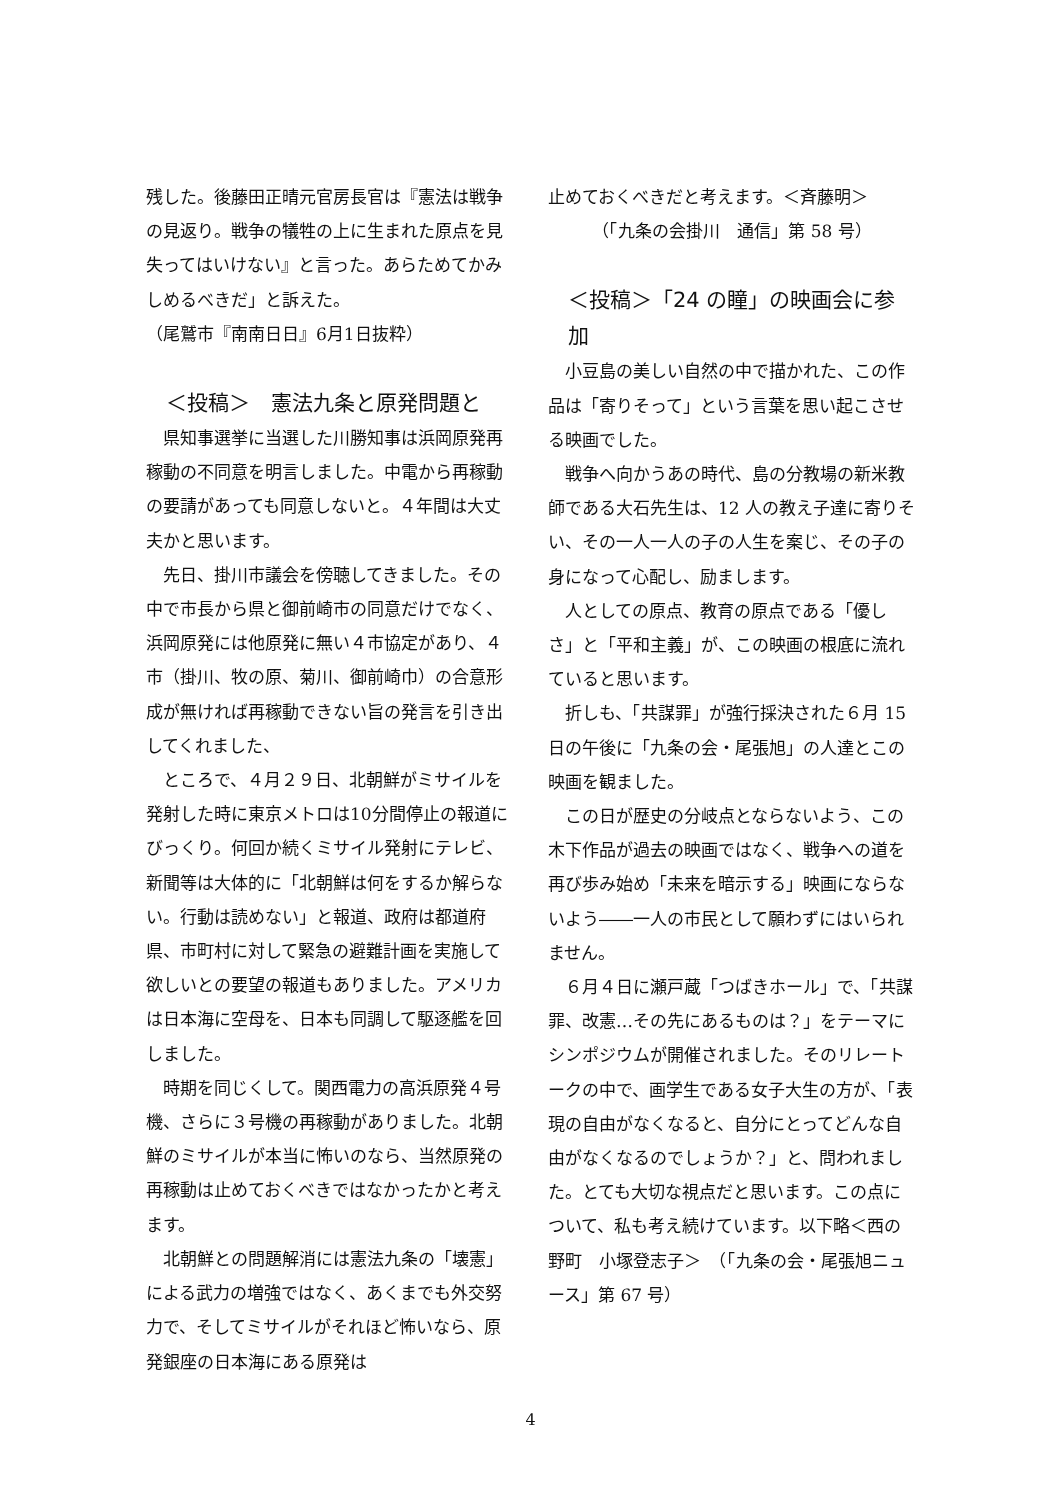残した。後藤田正晴元官房長官は『憲法は戦争の見返り。戦争の犠牲の上に生まれた原点を見失ってはいけない』と言った。あらためてかみしめるべきだ」と訴えた。
（尾鷲市『南南日日』6月1日抜粋）
＜投稿＞　憲法九条と原発問題と
県知事選挙に当選した川勝知事は浜岡原発再稼動の不同意を明言しました。中電から再稼動の要請があっても同意しないと。４年間は大丈夫かと思います。
先日、掛川市議会を傍聴してきました。その中で市長から県と御前崎市の同意だけでなく、浜岡原発には他原発に無い４市協定があり、４市（掛川、牧の原、菊川、御前崎巾）の合意形成が無ければ再稼動できない旨の発言を引き出してくれました、
ところで、４月２９日、北朝鮮がミサイルを発射した時に東京メトロは10分間停止の報道にびっくり。何回か続くミサイル発射にテレビ、新聞等は大体的に「北朝鮮は何をするか解らない。行動は読めない」と報道、政府は都道府県、市町村に対して緊急の避難計画を実施して欲しいとの要望の報道もありました。アメリカは日本海に空母を、日本も同調して駆逐艦を回しました。
時期を同じくして。関西電力の高浜原発４号機、さらに３号機の再稼動がありました。北朝鮮のミサイルが本当に怖いのなら、当然原発の再稼動は止めておくべきではなかったかと考えます。
北朝鮮との問題解消には憲法九条の「壊憲」による武力の増強ではなく、あくまでも外交努力で、そしてミサイルがそれほど怖いなら、原発銀座の日本海にある原発は
止めておくべきだと考えます。＜斉藤明＞
（「九条の会掛川　通信」第 58 号）
＜投稿＞「24 の瞳」の映画会に参加
小豆島の美しい自然の中で描かれた、この作品は「寄りそって」という言葉を思い起こさせる映画でした。
戦争へ向かうあの時代、島の分教場の新米教師である大石先生は、12 人の教え子達に寄りそい、その一人一人の子の人生を案じ、その子の身になって心配し、励まします。
人としての原点、教育の原点である「優しさ」と「平和主義」が、この映画の根底に流れていると思います。
折しも、「共謀罪」が強行採決された６月 15 日の午後に「九条の会・尾張旭」の人達とこの映画を観ました。
この日が歴史の分岐点とならないよう、この木下作品が過去の映画ではなく、戦争への道を再び歩み始め「未来を暗示する」映画にならないよう――一人の市民として願わずにはいられません。
６月４日に瀬戸蔵「つばきホール」で、「共謀罪、改憲…その先にあるものは？」をテーマにシンポジウムが開催されました。そのリレートークの中で、画学生である女子大生の方が、「表現の自由がなくなると、自分にとってどんな自由がなくなるのでしょうか？」と、問われました。とても大切な視点だと思います。この点について、私も考え続けています。以下略＜西の野町　小塚登志子＞　（「九条の会・尾張旭ニュース」第 67 号）
4